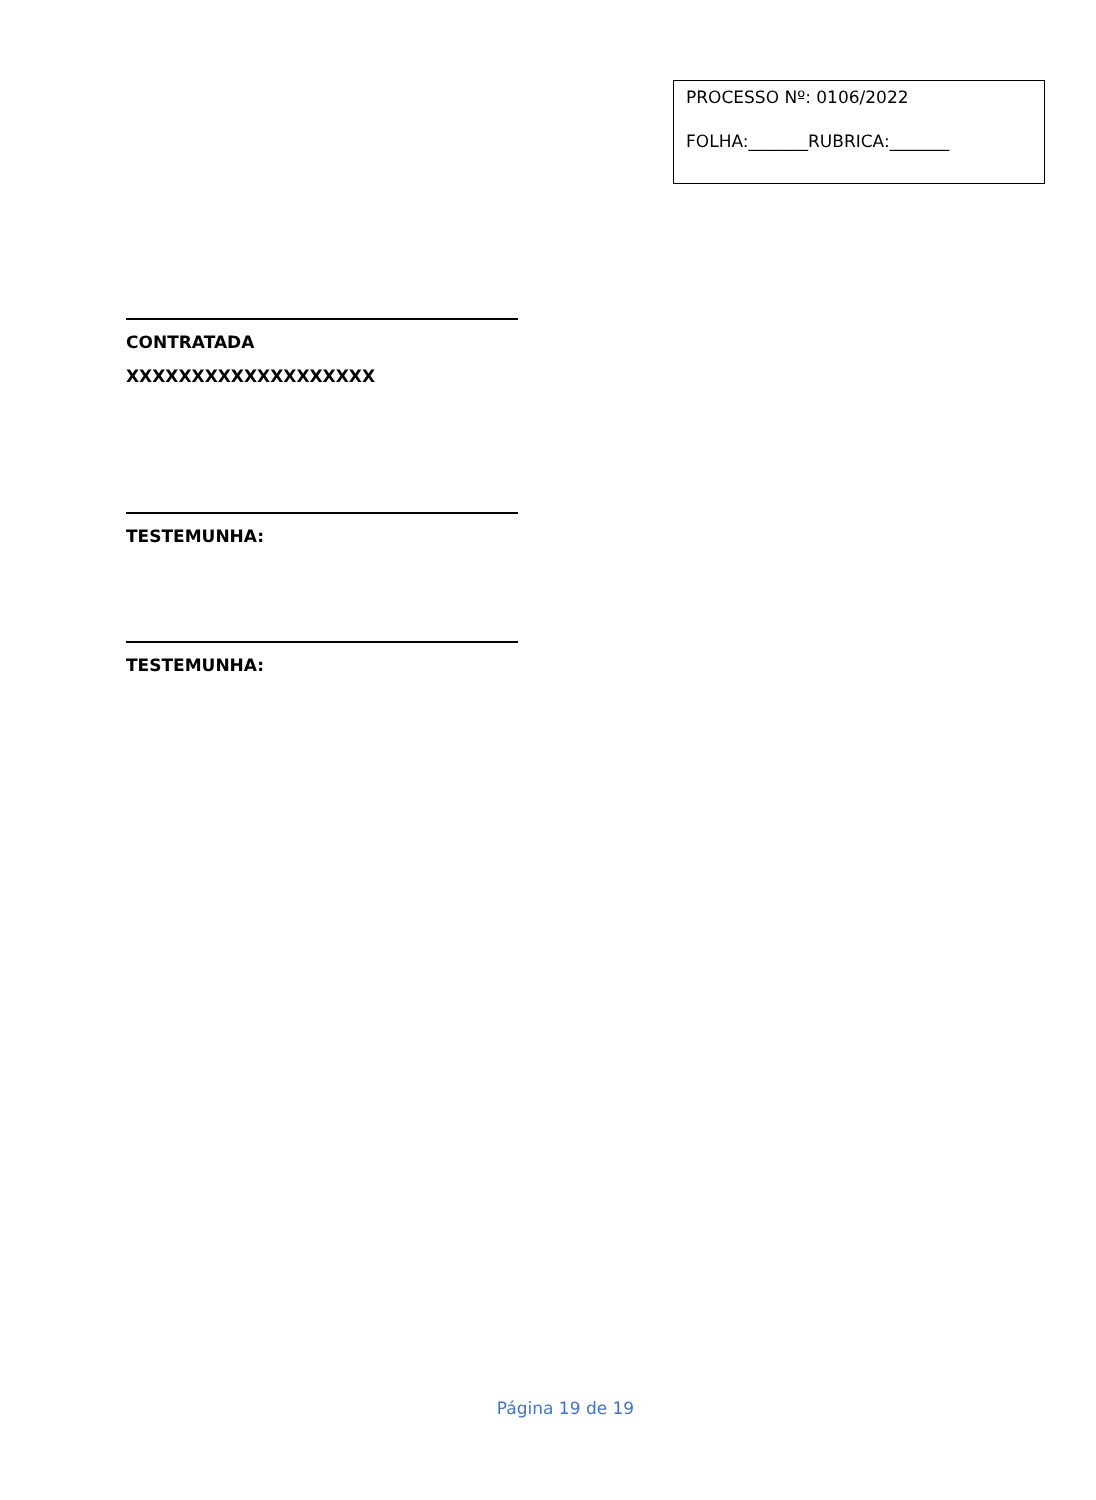PROCESSO Nº: 0106/2022
FOLHA:_______RUBRICA:_______
CONTRATADA
XXXXXXXXXXXXXXXXXXX
TESTEMUNHA:
TESTEMUNHA:
Página 19 de 19